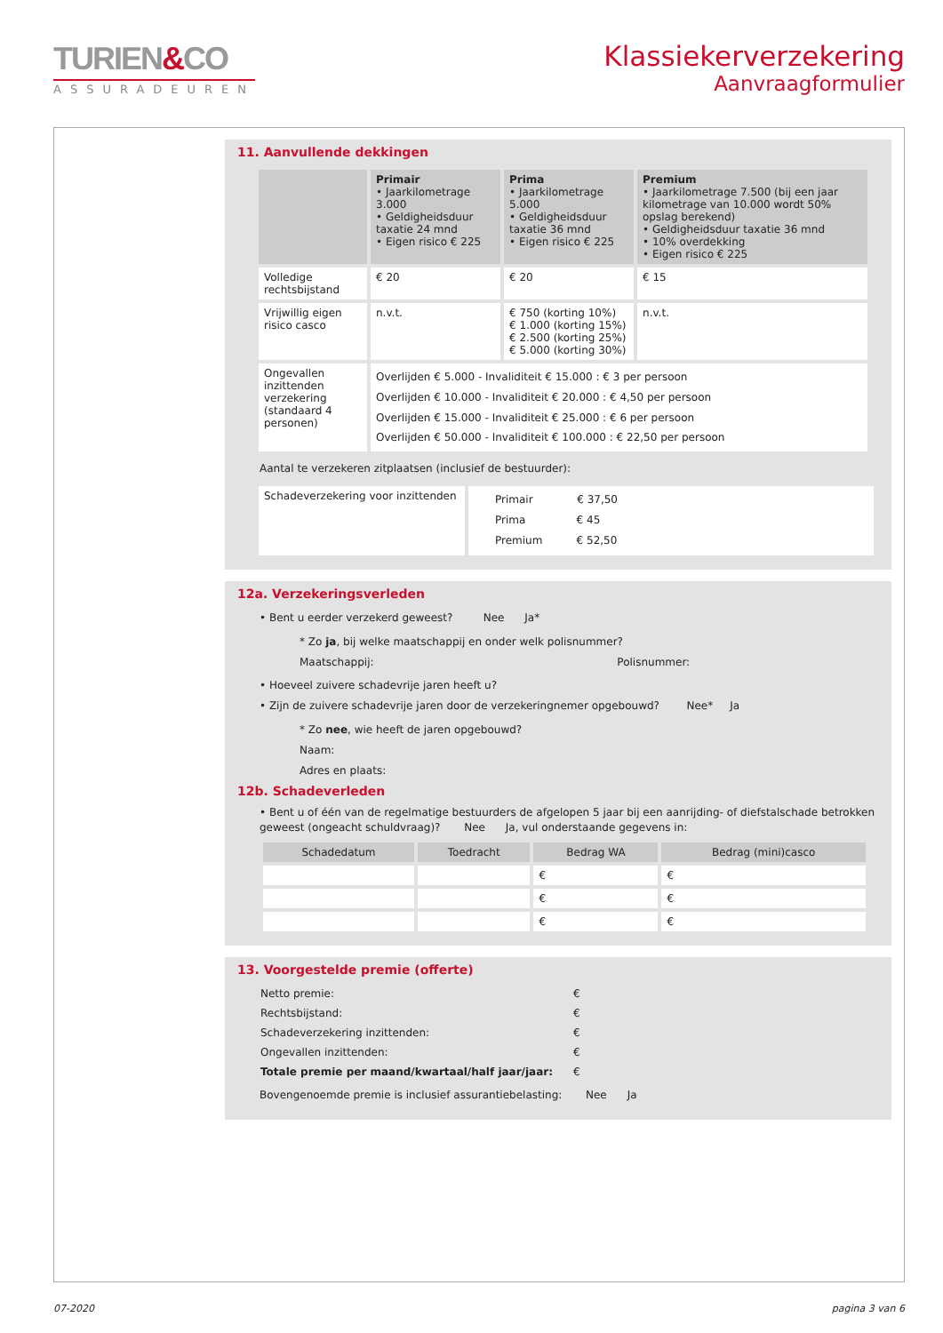TURIEN&CO
ASSURADEUREN
Klassiekerverzekering
Aanvraagformulier
11. Aanvullende dekkingen
| | Primair • Jaarkilometrage 3.000 • Geldigheidsduur taxatie 24 mnd • Eigen risico € 225 | Prima • Jaarkilometrage 5.000 • Geldigheidsduur taxatie 36 mnd • Eigen risico € 225 | Premium • Jaarkilometrage 7.500 (bij een jaar kilometrage van 10.000 wordt 50% opslag berekend) • Geldigheidsduur taxatie 36 mnd • 10% overdekking • Eigen risico € 225 |
| --- | --- | --- | --- |
| Volledige rechtsbijstand | € 20 | € 20 | € 15 |
| Vrijwillig eigen risico casco | n.v.t. | € 750 (korting 10%) € 1.000 (korting 15%) € 2.500 (korting 25%) € 5.000 (korting 30%) | n.v.t. |
| Ongevallen inzittenden verzekering (standaard 4 personen) | Overlijden € 5.000 - Invaliditeit € 15.000 : € 3 per persoon Overlijden € 10.000 - Invaliditeit € 20.000 : € 4,50 per persoon Overlijden € 15.000 - Invaliditeit € 25.000 : € 6 per persoon Overlijden € 50.000 - Invaliditeit € 100.000 : € 22,50 per persoon | | |
Aantal te verzekeren zitplaatsen (inclusief de bestuurder):
| Schadeverzekering voor inzittenden | Primair € 37,50 Prima € 45 Premium € 52,50 |
12a. Verzekeringsverleden
• Bent u eerder verzekerd geweest? Nee Ja*
* Zo ja, bij welke maatschappij en onder welk polisnummer?
Maatschappij: Polisnummer:
• Hoeveel zuivere schadevrije jaren heeft u?
• Zijn de zuivere schadevrije jaren door de verzekeringnemer opgebouwd? Nee* Ja
* Zo nee, wie heeft de jaren opgebouwd?
Naam:
Adres en plaats:
12b. Schadeverleden
• Bent u of één van de regelmatige bestuurders de afgelopen 5 jaar bij een aanrijding- of diefstalschade betrokken geweest (ongeacht schuldvraag)? Nee Ja, vul onderstaande gegevens in:
| Schadedatum | Toedracht | Bedrag WA | Bedrag (mini)casco |
| --- | --- | --- | --- |
| | | € | € |
| | | € | € |
| | | € | € |
13. Voorgestelde premie (offerte)
| Netto premie: | € |
| Rechtsbijstand: | € |
| Schadeverzekering inzittenden: | € |
| Ongevallen inzittenden: | € |
| Totale premie per maand/kwartaal/half jaar/jaar: | € |
Bovengenoemde premie is inclusief assurantiebelasting: Nee Ja
07-2020 pagina 3 van 6